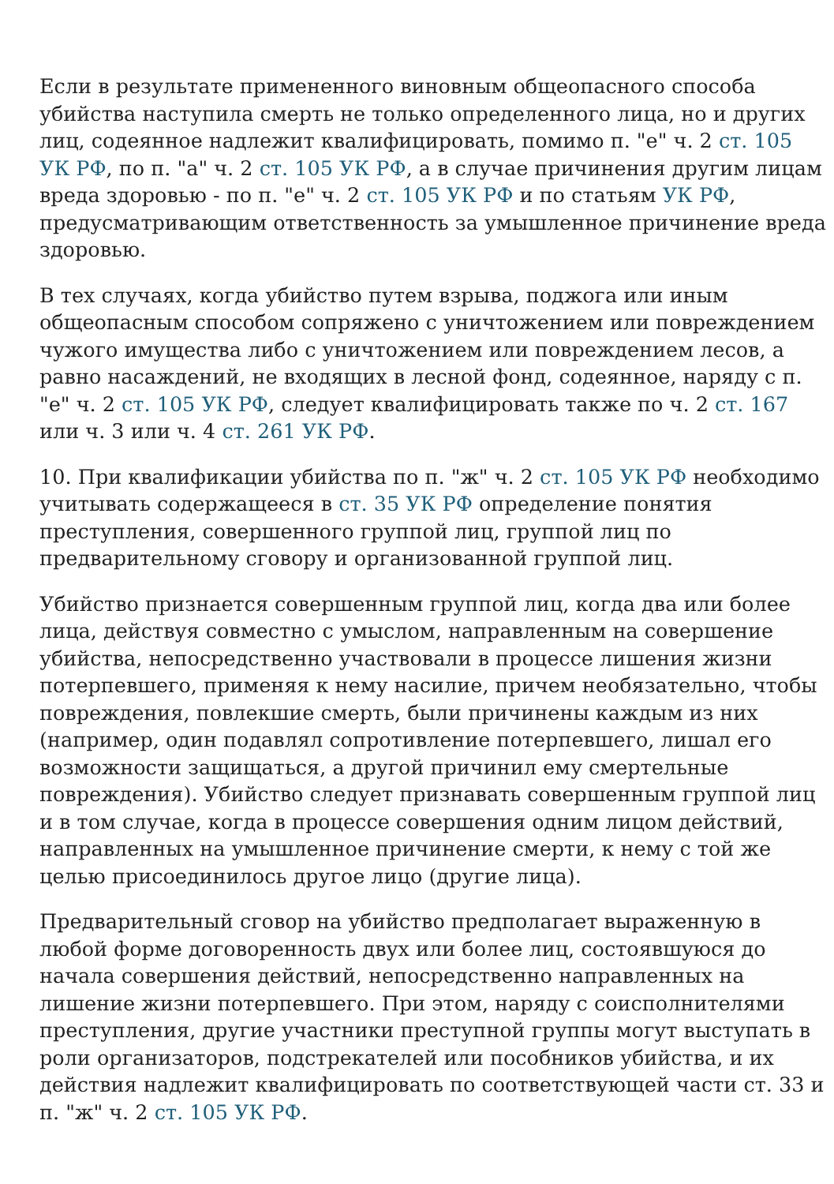Если в результате примененного виновным общеопасного способа убийства наступила смерть не только определенного лица, но и других лиц, содеянное надлежит квалифицировать, помимо п. "е" ч. 2 ст. 105 УК РФ, по п. "а" ч. 2 ст. 105 УК РФ, а в случае причинения другим лицам вреда здоровью - по п. "е" ч. 2 ст. 105 УК РФ и по статьям УК РФ, предусматривающим ответственность за умышленное причинение вреда здоровью.
В тех случаях, когда убийство путем взрыва, поджога или иным общеопасным способом сопряжено с уничтожением или повреждением чужого имущества либо с уничтожением или повреждением лесов, а равно насаждений, не входящих в лесной фонд, содеянное, наряду с п. "е" ч. 2 ст. 105 УК РФ, следует квалифицировать также по ч. 2 ст. 167 или ч. 3 или ч. 4 ст. 261 УК РФ.
10. При квалификации убийства по п. "ж" ч. 2 ст. 105 УК РФ необходимо учитывать содержащееся в ст. 35 УК РФ определение понятия преступления, совершенного группой лиц, группой лиц по предварительному сговору и организованной группой лиц.
Убийство признается совершенным группой лиц, когда два или более лица, действуя совместно с умыслом, направленным на совершение убийства, непосредственно участвовали в процессе лишения жизни потерпевшего, применяя к нему насилие, причем необязательно, чтобы повреждения, повлекшие смерть, были причинены каждым из них (например, один подавлял сопротивление потерпевшего, лишал его возможности защищаться, а другой причинил ему смертельные повреждения). Убийство следует признавать совершенным группой лиц и в том случае, когда в процессе совершения одним лицом действий, направленных на умышленное причинение смерти, к нему с той же целью присоединилось другое лицо (другие лица).
Предварительный сговор на убийство предполагает выраженную в любой форме договоренность двух или более лиц, состоявшуюся до начала совершения действий, непосредственно направленных на лишение жизни потерпевшего. При этом, наряду с соисполнителями преступления, другие участники преступной группы могут выступать в роли организаторов, подстрекателей или пособников убийства, и их действия надлежит квалифицировать по соответствующей части ст. 33 и п. "ж" ч. 2 ст. 105 УК РФ.